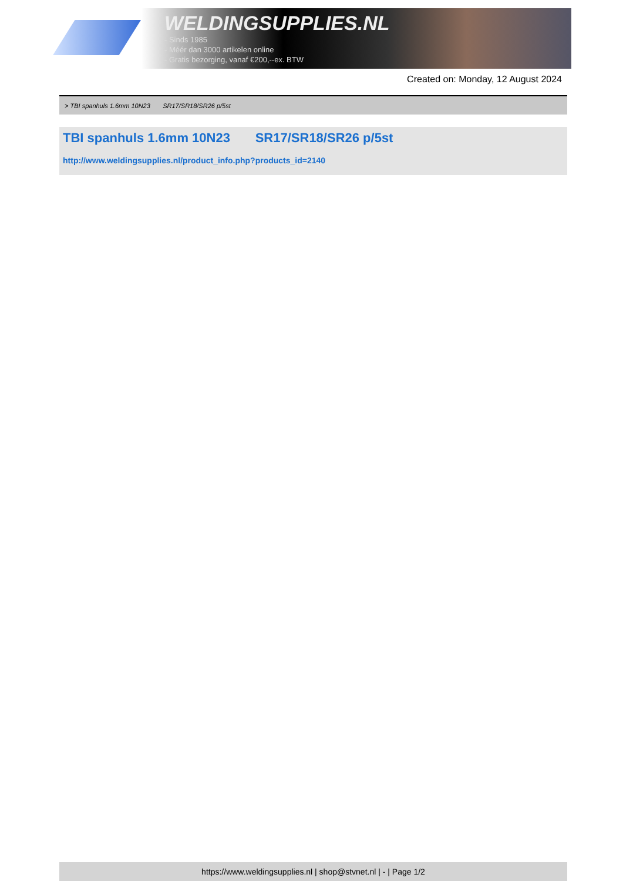WELDINGSUPPLIES.NL
- Sinds 1985
- Méér dan 3000 artikelen online
- Gratis bezorging, vanaf €200,--ex. BTW
Created on: Monday, 12 August 2024
> TBI spanhuls 1.6mm 10N23 SR17/SR18/SR26 p/5st
TBI spanhuls 1.6mm 10N23 SR17/SR18/SR26 p/5st
http://www.weldingsupplies.nl/product_info.php?products_id=2140
https://www.weldingsupplies.nl | shop@stvnet.nl | - | Page 1/2